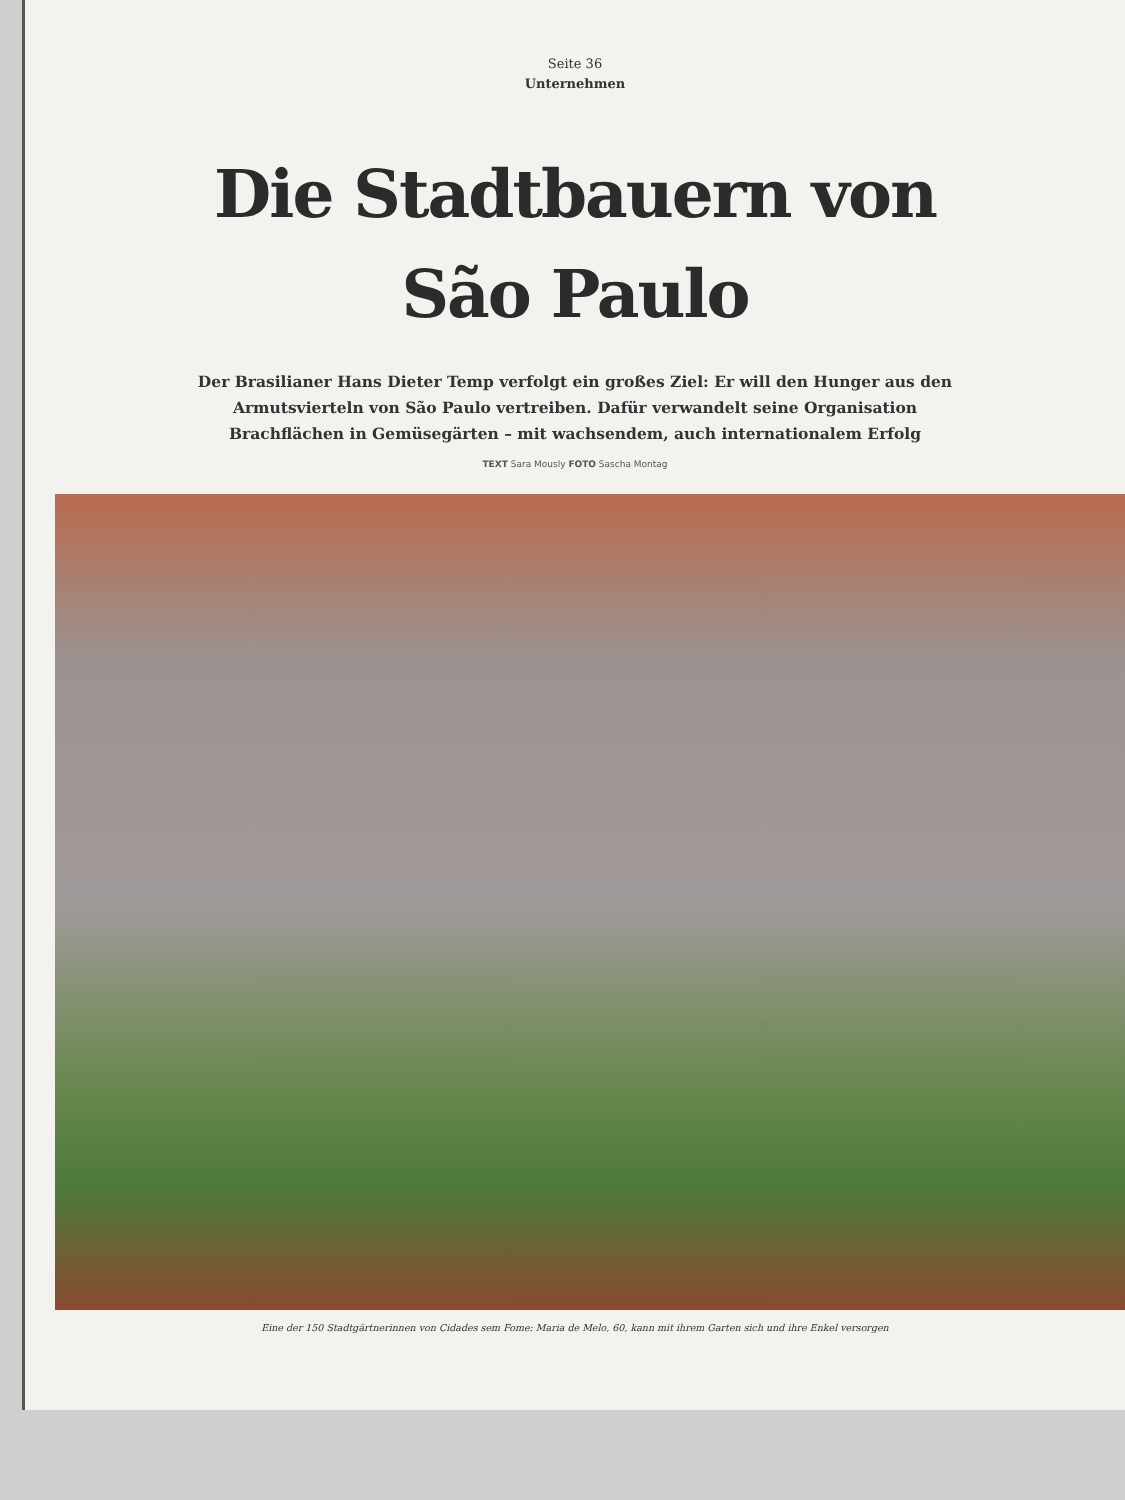Seite 36
Unternehmen
Die Stadtbauern von
São Paulo
Der Brasilianer Hans Dieter Temp verfolgt ein großes Ziel: Er will den Hunger aus den Armutsvierteln von São Paulo vertreiben. Dafür verwandelt seine Organisation Brachflächen in Gemüsegärten – mit wachsendem, auch internationalem Erfolg
TEXT Sara Mously FOTO Sascha Montag
Eine der 150 Stadtgärtnerinnen von Cidades sem Fome: Maria de Melo, 60, kann mit ihrem Garten sich und ihre Enkel versorgen